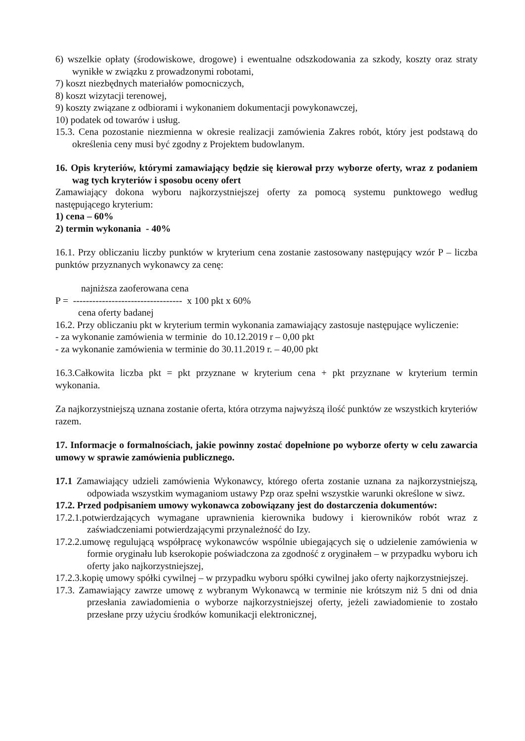6) wszelkie opłaty (środowiskowe, drogowe) i ewentualne odszkodowania za szkody, koszty oraz straty wynikłe w związku z prowadzonymi robotami,
7) koszt niezbędnych materiałów pomocniczych,
8) koszt wizytacji terenowej,
9) koszty związane z odbiorami i wykonaniem dokumentacji powykonawczej,
10) podatek od towarów i usług.
15.3. Cena pozostanie niezmienna w okresie realizacji zamówienia Zakres robót, który jest podstawą do określenia ceny musi być zgodny z Projektem budowlanym.
16. Opis kryteriów, którymi zamawiający będzie się kierował przy wyborze oferty, wraz z podaniem wag tych kryteriów i sposobu oceny ofert
Zamawiający dokona wyboru najkorzystniejszej oferty za pomocą systemu punktowego według następującego kryterium:
1) cena – 60%
2) termin wykonania - 40%
16.1. Przy obliczaniu liczby punktów w kryterium cena zostanie zastosowany następujący wzór P – liczba punktów przyznanych wykonawcy za cenę:
najniższa zaoferowana cena
P = ---------------------------------- x 100 pkt x 60%
cena oferty badanej
16.2. Przy obliczaniu pkt w kryterium termin wykonania zamawiający zastosuje następujące wyliczenie:
- za wykonanie zamówienia w terminie do 10.12.2019 r – 0,00 pkt
- za wykonanie zamówienia w terminie do 30.11.2019 r. – 40,00 pkt
16.3.Całkowita liczba pkt = pkt przyznane w kryterium cena + pkt przyznane w kryterium termin wykonania.
Za najkorzystniejszą uznana zostanie oferta, która otrzyma najwyższą ilość punktów ze wszystkich kryteriów razem.
17. Informacje o formalnościach, jakie powinny zostać dopełnione po wyborze oferty w celu zawarcia umowy w sprawie zamówienia publicznego.
17.1 Zamawiający udzieli zamówienia Wykonawcy, którego oferta zostanie uznana za najkorzystniejszą, odpowiada wszystkim wymaganiom ustawy Pzp oraz spełni wszystkie warunki określone w siwz.
17.2. Przed podpisaniem umowy wykonawca zobowiązany jest do dostarczenia dokumentów:
17.2.1.potwierdzających wymagane uprawnienia kierownika budowy i kierowników robót wraz z zaświadczeniami potwierdzającymi przynależność do Izy.
17.2.2.umowę regulującą współpracę wykonawców wspólnie ubiegających się o udzielenie zamówienia w formie oryginału lub kserokopie poświadczona za zgodność z oryginałem – w przypadku wyboru ich oferty jako najkorzystniejszej,
17.2.3.kopię umowy spółki cywilnej – w przypadku wyboru spółki cywilnej jako oferty najkorzystniejszej.
17.3. Zamawiający zawrze umowę z wybranym Wykonawcą w terminie nie krótszym niż 5 dni od dnia przesłania zawiadomienia o wyborze najkorzystniejszej oferty, jeżeli zawiadomienie to zostało przesłane przy użyciu środków komunikacji elektronicznej,